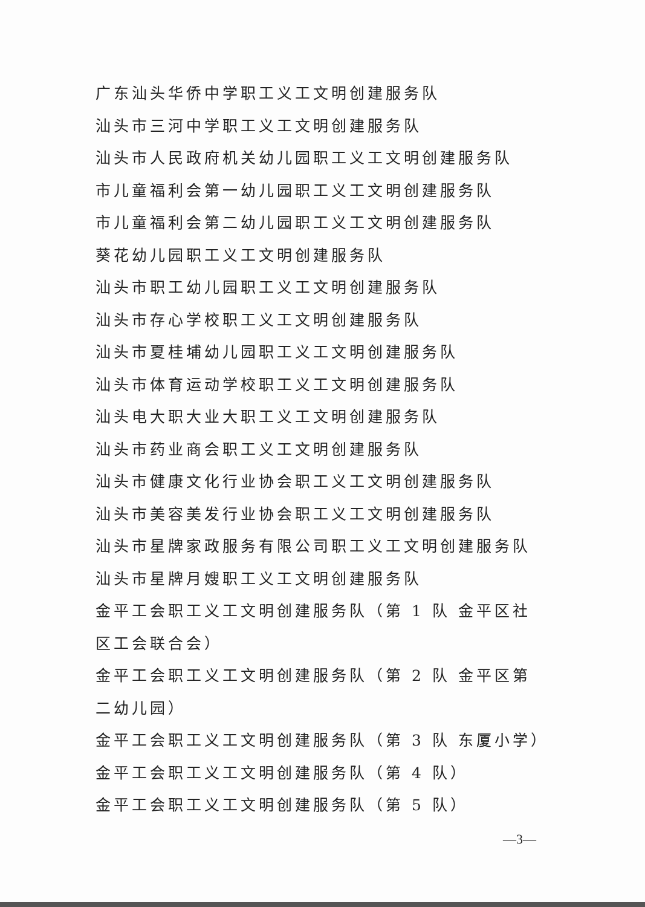广东汕头华侨中学职工义工文明创建服务队
汕头市三河中学职工义工文明创建服务队
汕头市人民政府机关幼儿园职工义工文明创建服务队
市儿童福利会第一幼儿园职工义工文明创建服务队
市儿童福利会第二幼儿园职工义工文明创建服务队
葵花幼儿园职工义工文明创建服务队
汕头市职工幼儿园职工义工文明创建服务队
汕头市存心学校职工义工文明创建服务队
汕头市夏桂埔幼儿园职工义工文明创建服务队
汕头市体育运动学校职工义工文明创建服务队
汕头电大职大业大职工义工文明创建服务队
汕头市药业商会职工义工文明创建服务队
汕头市健康文化行业协会职工义工文明创建服务队
汕头市美容美发行业协会职工义工文明创建服务队
汕头市星牌家政服务有限公司职工义工文明创建服务队
汕头市星牌月嫂职工义工文明创建服务队
金平工会职工义工文明创建服务队（第 1 队 金平区社区工会联合会）
金平工会职工义工文明创建服务队（第 2 队 金平区第二幼儿园）
金平工会职工义工文明创建服务队（第 3 队 东厦小学）
金平工会职工义工文明创建服务队（第 4 队）
金平工会职工义工文明创建服务队（第 5 队）
—3—